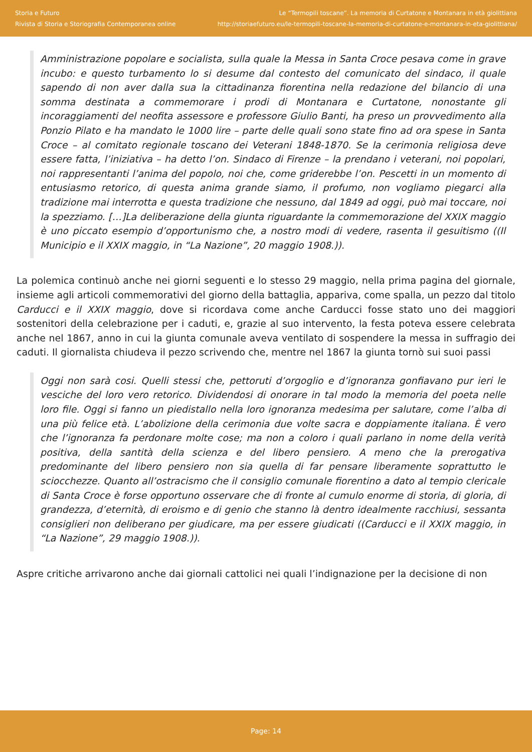Storia e Futuro
Rivista di Storia e Storiografia Contemporanea online
Le “Termopili toscane”. La memoria di Curtatone e Montanara in età giolittiana
http://storiaefuturo.eu/le-termopili-toscane-la-memoria-di-curtatone-e-montanara-in-eta-giolittiana/
Amministrazione popolare e socialista, sulla quale la Messa in Santa Croce pesava come in grave incubo: e questo turbamento lo si desume dal contesto del comunicato del sindaco, il quale sapendo di non aver dalla sua la cittadinanza fiorentina nella redazione del bilancio di una somma destinata a commemorare i prodi di Montanara e Curtatone, nonostante gli incoraggiamenti del neofita assessore e professore Giulio Banti, ha preso un provvedimento alla Ponzio Pilato e ha mandato le 1000 lire – parte delle quali sono state fino ad ora spese in Santa Croce – al comitato regionale toscano dei Veterani 1848-1870. Se la cerimonia religiosa deve essere fatta, l’iniziativa – ha detto l’on. Sindaco di Firenze – la prendano i veterani, noi popolari, noi rappresentanti l’anima del popolo, noi che, come griderebbe l’on. Pescetti in un momento di entusiasmo retorico, di questa anima grande siamo, il profumo, non vogliamo piegarci alla tradizione mai interrotta e questa tradizione che nessuno, dal 1849 ad oggi, può mai toccare, noi la spezziamo. […]La deliberazione della giunta riguardante la commemorazione del XXIX maggio è uno piccato esempio d’opportunismo che, a nostro modi di vedere, rasenta il gesuitismo ((Il Municipio e il XXIX maggio, in “La Nazione”, 20 maggio 1908.)).
La polemica continuò anche nei giorni seguenti e lo stesso 29 maggio, nella prima pagina del giornale, insieme agli articoli commemorativi del giorno della battaglia, appariva, come spalla, un pezzo dal titolo Carducci e il XXIX maggio, dove si ricordava come anche Carducci fosse stato uno dei maggiori sostenitori della celebrazione per i caduti, e, grazie al suo intervento, la festa poteva essere celebrata anche nel 1867, anno in cui la giunta comunale aveva ventilato di sospendere la messa in suffragio dei caduti. Il giornalista chiudeva il pezzo scrivendo che, mentre nel 1867 la giunta tornò sui suoi passi
Oggi non sarà cosi. Quelli stessi che, pettoruti d’orgoglio e d’ignoranza gonfiavano pur ieri le vesciche del loro vero retorico. Dividendosi di onorare in tal modo la memoria del poeta nelle loro file. Oggi si fanno un piedistallo nella loro ignoranza medesima per salutare, come l’alba di una più felice età. L’abolizione della cerimonia due volte sacra e doppiamente italiana. È vero che l’ignoranza fa perdonare molte cose; ma non a coloro i quali parlano in nome della verità positiva, della santità della scienza e del libero pensiero. A meno che la prerogativa predominante del libero pensiero non sia quella di far pensare liberamente soprattutto le sciocchezze. Quanto all’ostracismo che il consiglio comunale fiorentino a dato al tempio clericale di Santa Croce è forse opportuno osservare che di fronte al cumulo enorme di storia, di gloria, di grandezza, d’eternità, di eroismo e di genio che stanno là dentro idealmente racchiusi, sessanta consiglieri non deliberano per giudicare, ma per essere giudicati ((Carducci e il XXIX maggio, in “La Nazione”, 29 maggio 1908.)).
Aspre critiche arrivarono anche dai giornali cattolici nei quali l’indignazione per la decisione di non
Page: 14